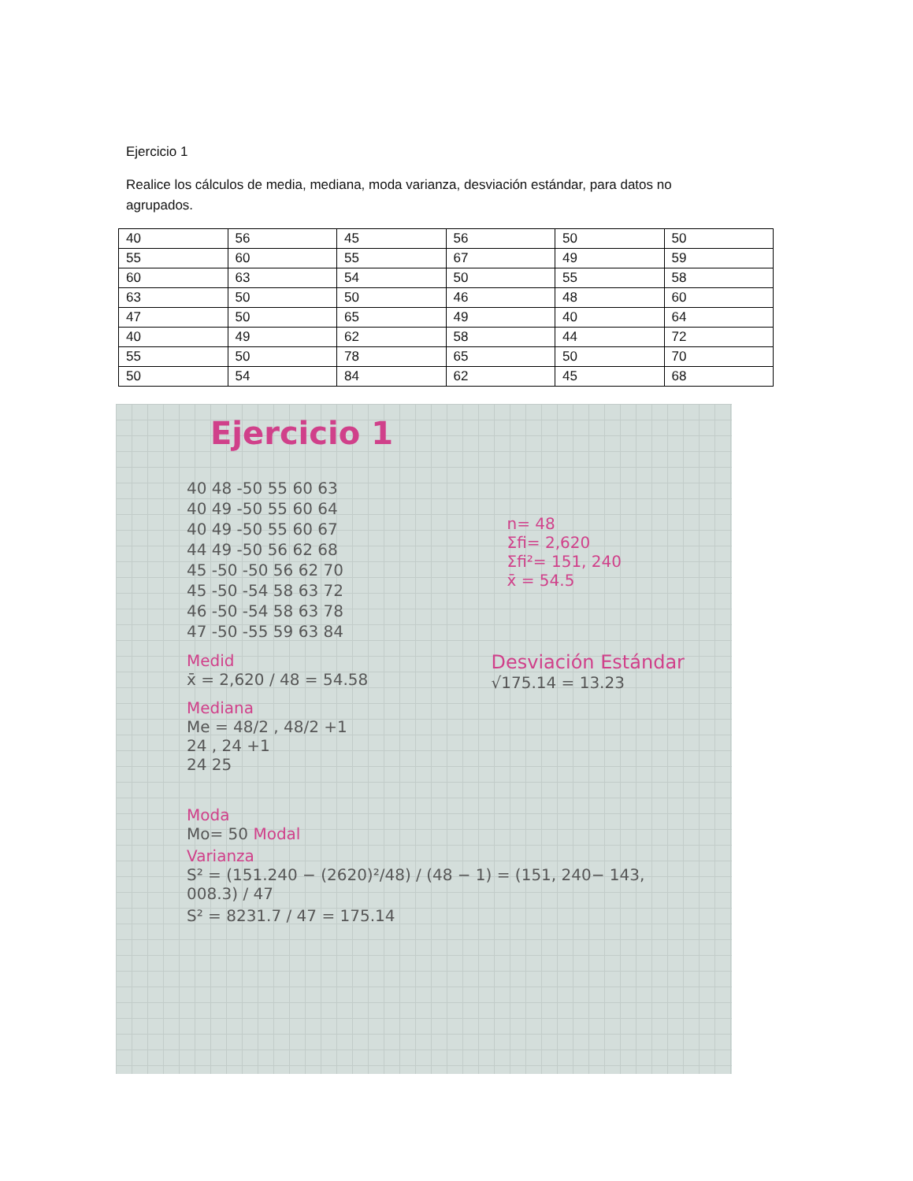Ejercicio 1
Realice los cálculos de media, mediana, moda varianza, desviación estándar, para datos no agrupados.
| 40 | 56 | 45 | 56 | 50 | 50 |
| 55 | 60 | 55 | 67 | 49 | 59 |
| 60 | 63 | 54 | 50 | 55 | 58 |
| 63 | 50 | 50 | 46 | 48 | 60 |
| 47 | 50 | 65 | 49 | 40 | 64 |
| 40 | 49 | 62 | 58 | 44 | 72 |
| 55 | 50 | 78 | 65 | 50 | 70 |
| 50 | 54 | 84 | 62 | 45 | 68 |
Ejercicio 1
40 48 -50 55 60 63
40 49 -50 55 60 64
40 49 -50 55 60 67
44 49 -50 56 62 68
45 -50 -50 56 62 70
45 -50 -54 58 63 72
46 -50 -54 58 63 78
47 -50 -55 59 63 84
n= 48
Σfi= 2,620
Σfi²= 151, 240
x̄ = 54.5
Medid
x̄ = 2,620 / 48 = 54.58
Desviación Estándar
√175.14 = 13.23
Mediana
Me = 48/2 , 48/2 +1
24 , 24 +1
24 25
Moda
Mo= 50 Modal
Varianza
S² = (151.240 − (2620)²/48) / (48 − 1) = (151, 240− 143, 008.3) / 47
S² = 8231.7 / 47 = 175.14